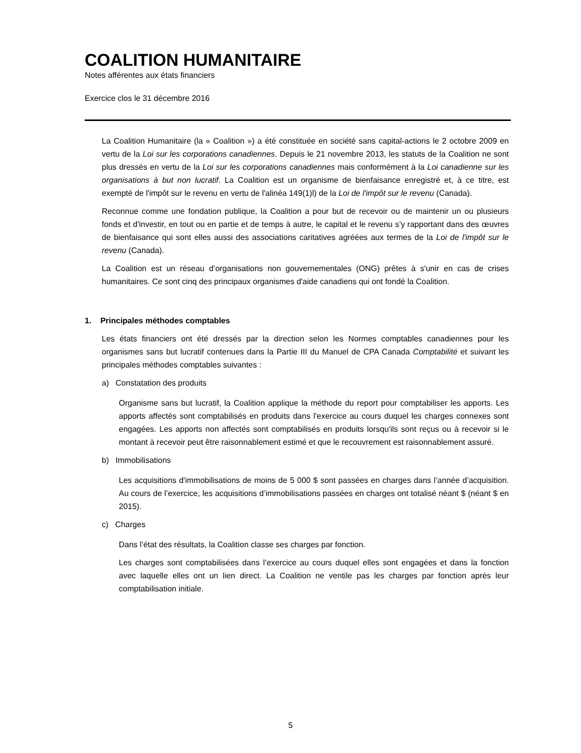COALITION HUMANITAIRE
Notes afférentes aux états financiers
Exercice clos le 31 décembre 2016
La Coalition Humanitaire (la « Coalition ») a été constituée en société sans capital-actions le 2 octobre 2009 en vertu de la Loi sur les corporations canadiennes. Depuis le 21 novembre 2013, les statuts de la Coalition ne sont plus dressés en vertu de la Loi sur les corporations canadiennes mais conformément à la Loi canadienne sur les organisations à but non lucratif. La Coalition est un organisme de bienfaisance enregistré et, à ce titre, est exempté de l'impôt sur le revenu en vertu de l'alinéa 149(1)l) de la Loi de l'impôt sur le revenu (Canada).
Reconnue comme une fondation publique, la Coalition a pour but de recevoir ou de maintenir un ou plusieurs fonds et d'investir, en tout ou en partie et de temps à autre, le capital et le revenu s’y rapportant dans des œuvres de bienfaisance qui sont elles aussi des associations caritatives agréées aux termes de la Loi de l'impôt sur le revenu (Canada).
La Coalition est un réseau d’organisations non gouvernementales (ONG) prêtes à s'unir en cas de crises humanitaires. Ce sont cinq des principaux organismes d'aide canadiens qui ont fondé la Coalition.
1. Principales méthodes comptables
Les états financiers ont été dressés par la direction selon les Normes comptables canadiennes pour les organismes sans but lucratif contenues dans la Partie III du Manuel de CPA Canada Comptabilité et suivant les principales méthodes comptables suivantes :
a) Constatation des produits
Organisme sans but lucratif, la Coalition applique la méthode du report pour comptabiliser les apports. Les apports affectés sont comptabilisés en produits dans l'exercice au cours duquel les charges connexes sont engagées. Les apports non affectés sont comptabilisés en produits lorsqu'ils sont reçus ou à recevoir si le montant à recevoir peut être raisonnablement estimé et que le recouvrement est raisonnablement assuré.
b) Immobilisations
Les acquisitions d'immobilisations de moins de 5 000 $ sont passées en charges dans l’année d’acquisition. Au cours de l’exercice, les acquisitions d’immobilisations passées en charges ont totalisé néant $ (néant $ en 2015).
c) Charges
Dans l’état des résultats, la Coalition classe ses charges par fonction.
Les charges sont comptabilisées dans l’exercice au cours duquel elles sont engagées et dans la fonction avec laquelle elles ont un lien direct. La Coalition ne ventile pas les charges par fonction après leur comptabilisation initiale.
5